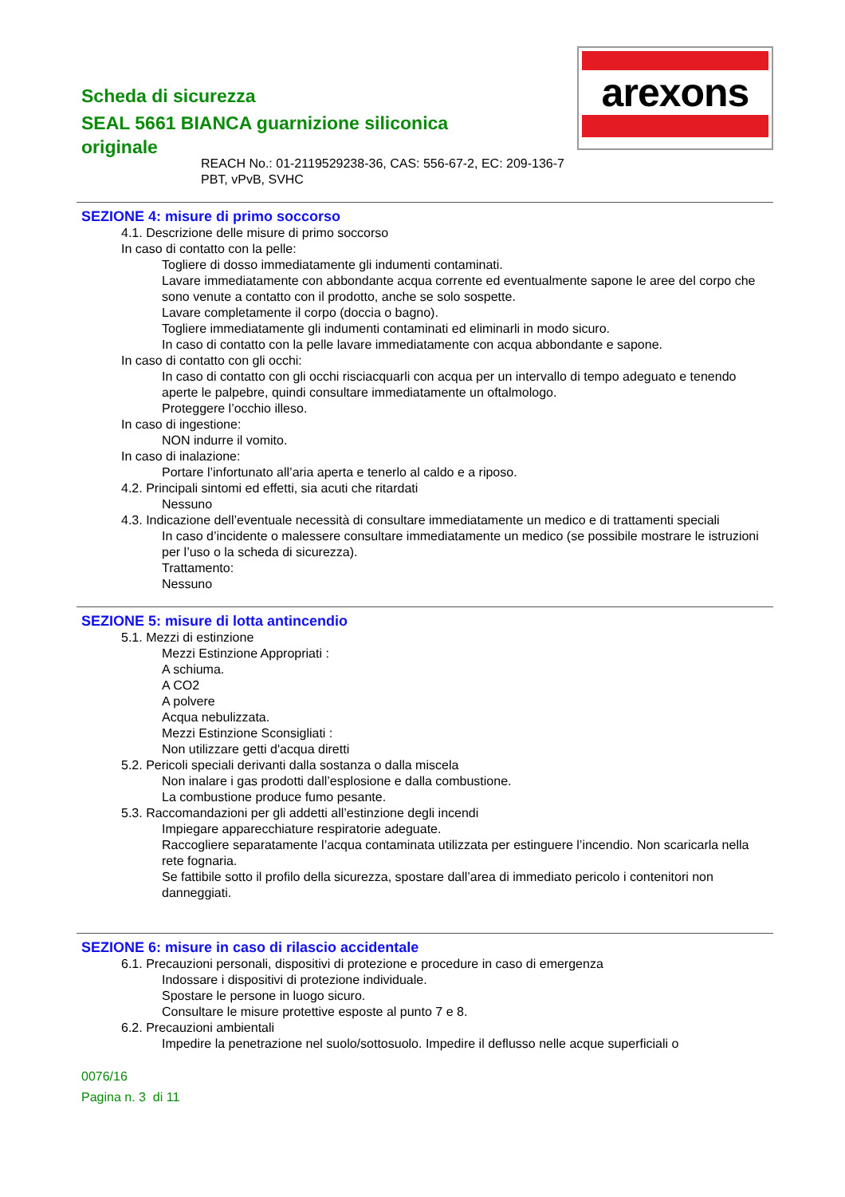Scheda di sicurezza
SEAL 5661 BIANCA guarnizione siliconica originale
arexons
REACH No.: 01-2119529238-36, CAS: 556-67-2, EC: 209-136-7
PBT, vPvB, SVHC
SEZIONE 4: misure di primo soccorso
4.1. Descrizione delle misure di primo soccorso
In caso di contatto con la pelle:
Togliere di dosso immediatamente gli indumenti contaminati.
Lavare immediatamente con abbondante acqua corrente ed eventualmente sapone le aree del corpo che sono venute a contatto con il prodotto, anche se solo sospette.
Lavare completamente il corpo (doccia o bagno).
Togliere immediatamente gli indumenti contaminati ed eliminarli in modo sicuro.
In caso di contatto con la pelle lavare immediatamente con acqua abbondante e sapone.
In caso di contatto con gli occhi:
In caso di contatto con gli occhi risciacquarli con acqua per un intervallo di tempo adeguato e tenendo aperte le palpebre, quindi consultare immediatamente un oftalmologo.
Proteggere l’occhio illeso.
In caso di ingestione:
NON indurre il vomito.
In caso di inalazione:
Portare l’infortunato all’aria aperta e tenerlo al caldo e a riposo.
4.2. Principali sintomi ed effetti, sia acuti che ritardati
Nessuno
4.3. Indicazione dell’eventuale necessità di consultare immediatamente un medico e di trattamenti speciali
In caso d’incidente o malessere consultare immediatamente un medico (se possibile mostrare le istruzioni per l’uso o la scheda di sicurezza).
Trattamento:
Nessuno
SEZIONE 5: misure di lotta antincendio
5.1. Mezzi di estinzione
Mezzi Estinzione Appropriati :
A schiuma.
A CO2
A polvere
Acqua nebulizzata.
Mezzi Estinzione Sconsigliati :
Non utilizzare getti d'acqua diretti
5.2. Pericoli speciali derivanti dalla sostanza o dalla miscela
Non inalare i gas prodotti dall’esplosione e dalla combustione.
La combustione produce fumo pesante.
5.3. Raccomandazioni per gli addetti all’estinzione degli incendi
Impiegare apparecchiature respiratorie adeguate.
Raccogliere separatamente l’acqua contaminata utilizzata per estinguere l’incendio. Non scaricarla nella rete fognaria.
Se fattibile sotto il profilo della sicurezza, spostare dall’area di immediato pericolo i contenitori non danneggiati.
SEZIONE 6: misure in caso di rilascio accidentale
6.1. Precauzioni personali, dispositivi di protezione e procedure in caso di emergenza
Indossare i dispositivi di protezione individuale.
Spostare le persone in luogo sicuro.
Consultare le misure protettive esposte al punto 7 e 8.
6.2. Precauzioni ambientali
Impedire la penetrazione nel suolo/sottosuolo. Impedire il deflusso nelle acque superficiali o
0076/16
Pagina n. 3 di 11